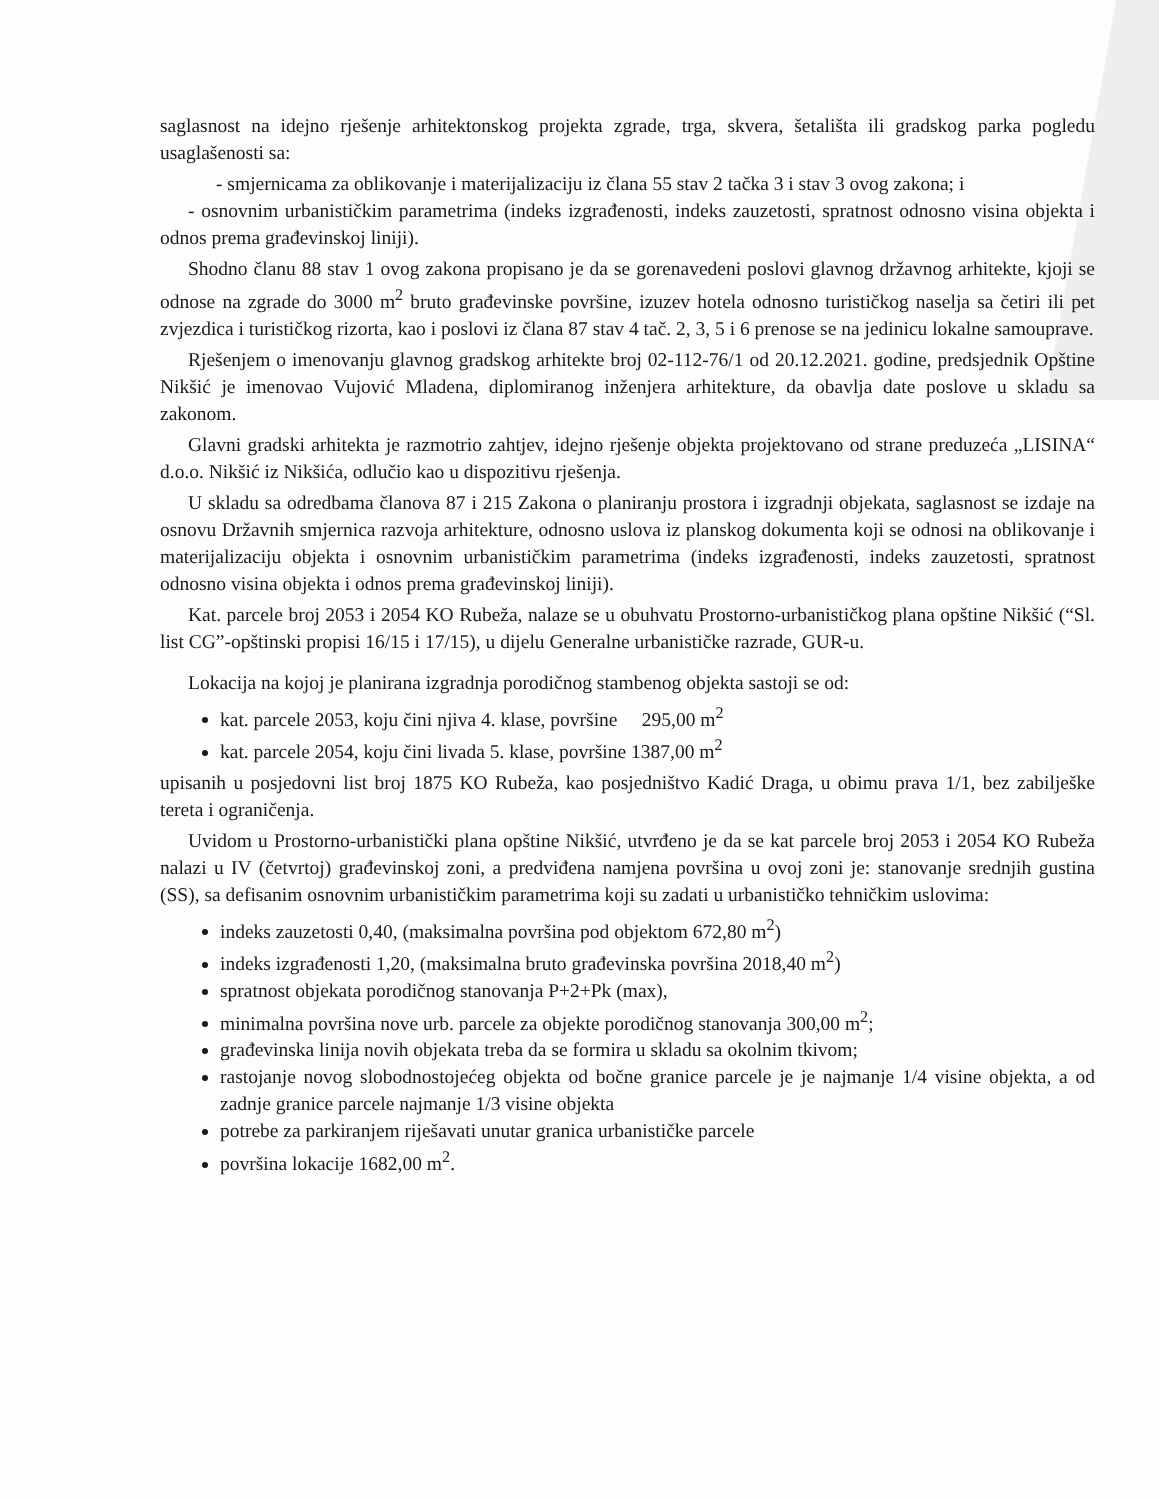saglasnost na idejno rješenje arhitektonskog projekta zgrade, trga, skvera, šetališta ili gradskog parka pogledu usaglašenosti sa:
- smjernicama za oblikovanje i materijalizaciju iz člana 55 stav 2 tačka 3 i stav 3 ovog zakona; i
- osnovnim urbanističkim parametrima (indeks izgrađenosti, indeks zauzetosti, spratnost odnosno visina objekta i odnos prema građevinskoj liniji).
Shodno članu 88 stav 1 ovog zakona propisano je da se gorenavedeni poslovi glavnog državnog arhitekte, kjoji se odnose na zgrade do 3000 m<sup>2</sup> bruto građevinske površine, izuzev hotela odnosno turističkog naselja sa četiri ili pet zvjezdica i turističkog rizorta, kao i poslovi iz člana 87 stav 4 tač. 2, 3, 5 i 6 prenose se na jedinicu lokalne samouprave.
Rješenjem o imenovanju glavnog gradskog arhitekte broj 02-112-76/1 od 20.12.2021. godine, predsjednik Opštine Nikšić je imenovao Vujović Mladena, diplomiranog inženjera arhitekture, da obavlja date poslove u skladu sa zakonom.
Glavni gradski arhitekta je razmotrio zahtjev, idejno rješenje objekta projektovano od strane preduzeća „LISINA“ d.o.o. Nikšić iz Nikšića, odlučio kao u dispozitivu rješenja.
U skladu sa odredbama članova 87 i 215 Zakona o planiranju prostora i izgradnji objekata, saglasnost se izdaje na osnovu Državnih smjernica razvoja arhitekture, odnosno uslova iz planskog dokumenta koji se odnosi na oblikovanje i materijalizaciju objekta i osnovnim urbanističkim parametrima (indeks izgrađenosti, indeks zauzetosti, spratnost odnosno visina objekta i odnos prema građevinskoj liniji).
Kat. parcele broj 2053 i 2054 KO Rubeža, nalaze se u obuhvatu Prostorno-urbanističkog plana opštine Nikšić (“Sl. list CG”-opštinski propisi 16/15 i 17/15), u dijelu Generalne urbanističke razrade, GUR-u.
Lokacija na kojoj je planirana izgradnja porodičnog stambenog objekta sastoji se od:
kat. parcele 2053, koju čini njiva 4. klase, površine 295,00 m<sup>2</sup>
kat. parcele 2054, koju čini livada 5. klase, površine 1387,00 m<sup>2</sup>
upisanih u posjedovni list broj 1875 KO Rubeža, kao posjedništvo Kadić Draga, u obimu prava 1/1, bez zabilješke tereta i ograničenja.
Uvidom u Prostorno-urbanistički plana opštine Nikšić, utvrđeno je da se kat parcele broj 2053 i 2054 KO Rubeža nalazi u IV (četvrtoj) građevinskoj zoni, a predviđena namjena površina u ovoj zoni je: stanovanje srednjih gustina (SS), sa defisanim osnovnim urbanističkim parametrima koji su zadati u urbanističko tehničkim uslovima:
indeks zauzetosti 0,40, (maksimalna površina pod objektom 672,80 m<sup>2</sup>)
indeks izgrađenosti 1,20, (maksimalna bruto građevinska površina 2018,40 m<sup>2</sup>)
spratnost objekata porodičnog stanovanja P+2+Pk (max),
minimalna površina nove urb. parcele za objekte porodičnog stanovanja 300,00 m<sup>2</sup>;
građevinska linija novih objekata treba da se formira u skladu sa okolnim tkivom;
rastojanje novog slobodnostojećeg objekta od bočne granice parcele je je najmanje 1/4 visine objekta, a od zadnje granice parcele najmanje 1/3 visine objekta
potrebe za parkiranjem riješavati unutar granica urbanističke parcele
površina lokacije 1682,00 m<sup>2</sup>.